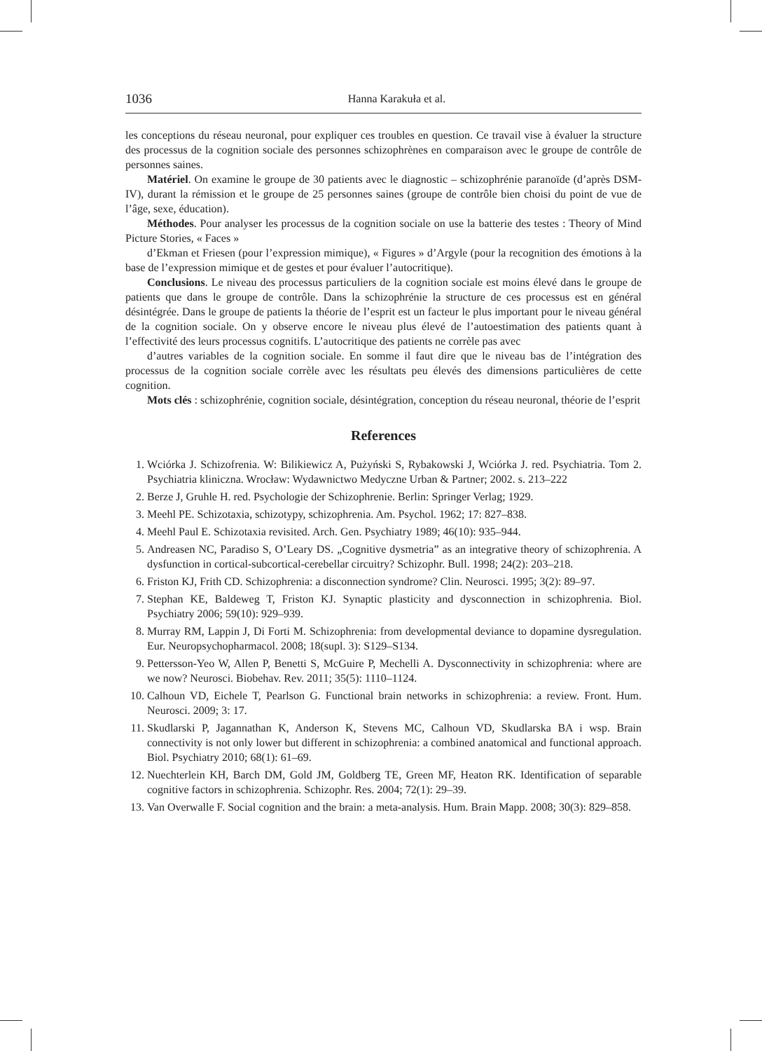1036 Hanna Karakuła et al.
les conceptions du réseau neuronal, pour expliquer ces troubles en question. Ce travail vise à évaluer la structure des processus de la cognition sociale des personnes schizophrènes en comparaison avec le groupe de contrôle de personnes saines.
Matériel. On examine le groupe de 30 patients avec le diagnostic – schizophrénie paranoïde (d’après DSM-IV), durant la rémission et le groupe de 25 personnes saines (groupe de contrôle bien choisi du point de vue de l’âge, sexe, éducation).
Méthodes. Pour analyser les processus de la cognition sociale on use la batterie des testes : Theory of Mind Picture Stories, « Faces »
d’Ekman et Friesen (pour l’expression mimique), « Figures » d’Argyle (pour la recognition des émotions à la base de l’expression mimique et de gestes et pour évaluer l’autocritique).
Conclusions. Le niveau des processus particuliers de la cognition sociale est moins élevé dans le groupe de patients que dans le groupe de contrôle. Dans la schizophrénie la structure de ces processus est en général désintégrée. Dans le groupe de patients la théorie de l’esprit est un facteur le plus important pour le niveau général de la cognition sociale. On y observe encore le niveau plus élevé de l’autoestimation des patients quant à l’effectivité des leurs processus cognitifs. L’autocritique des patients ne corrèle pas avec
d’autres variables de la cognition sociale. En somme il faut dire que le niveau bas de l’intégration des processus de la cognition sociale corrèle avec les résultats peu élevés des dimensions particulières de cette cognition.
Mots clés : schizophrénie, cognition sociale, désintégration, conception du réseau neuronal, théorie de l’esprit
References
1. Wciórka J. Schizofrenia. W: Bilikiewicz A, Pużyński S, Rybakowski J, Wciórka J. red. Psychiatria. Tom 2. Psychiatria kliniczna. Wrocław: Wydawnictwo Medyczne Urban & Partner; 2002. s. 213–222
2. Berze J, Gruhle H. red. Psychologie der Schizophrenie. Berlin: Springer Verlag; 1929.
3. Meehl PE. Schizotaxia, schizotypy, schizophrenia. Am. Psychol. 1962; 17: 827–838.
4. Meehl Paul E. Schizotaxia revisited. Arch. Gen. Psychiatry 1989; 46(10): 935–944.
5. Andreasen NC, Paradiso S, O’Leary DS. „Cognitive dysmetria” as an integrative theory of schizophrenia. A dysfunction in cortical-subcortical-cerebellar circuitry? Schizophr. Bull. 1998; 24(2): 203–218.
6. Friston KJ, Frith CD. Schizophrenia: a disconnection syndrome? Clin. Neurosci. 1995; 3(2): 89–97.
7. Stephan KE, Baldeweg T, Friston KJ. Synaptic plasticity and dysconnection in schizophrenia. Biol. Psychiatry 2006; 59(10): 929–939.
8. Murray RM, Lappin J, Di Forti M. Schizophrenia: from developmental deviance to dopamine dysregulation. Eur. Neuropsychopharmacol. 2008; 18(supl. 3): S129–S134.
9. Pettersson-Yeo W, Allen P, Benetti S, McGuire P, Mechelli A. Dysconnectivity in schizophrenia: where are we now? Neurosci. Biobehav. Rev. 2011; 35(5): 1110–1124.
10. Calhoun VD, Eichele T, Pearlson G. Functional brain networks in schizophrenia: a review. Front. Hum. Neurosci. 2009; 3: 17.
11. Skudlarski P, Jagannathan K, Anderson K, Stevens MC, Calhoun VD, Skudlarska BA i wsp. Brain connectivity is not only lower but different in schizophrenia: a combined anatomical and functional approach. Biol. Psychiatry 2010; 68(1): 61–69.
12. Nuechterlein KH, Barch DM, Gold JM, Goldberg TE, Green MF, Heaton RK. Identification of separable cognitive factors in schizophrenia. Schizophr. Res. 2004; 72(1): 29–39.
13. Van Overwalle F. Social cognition and the brain: a meta-analysis. Hum. Brain Mapp. 2008; 30(3): 829–858.